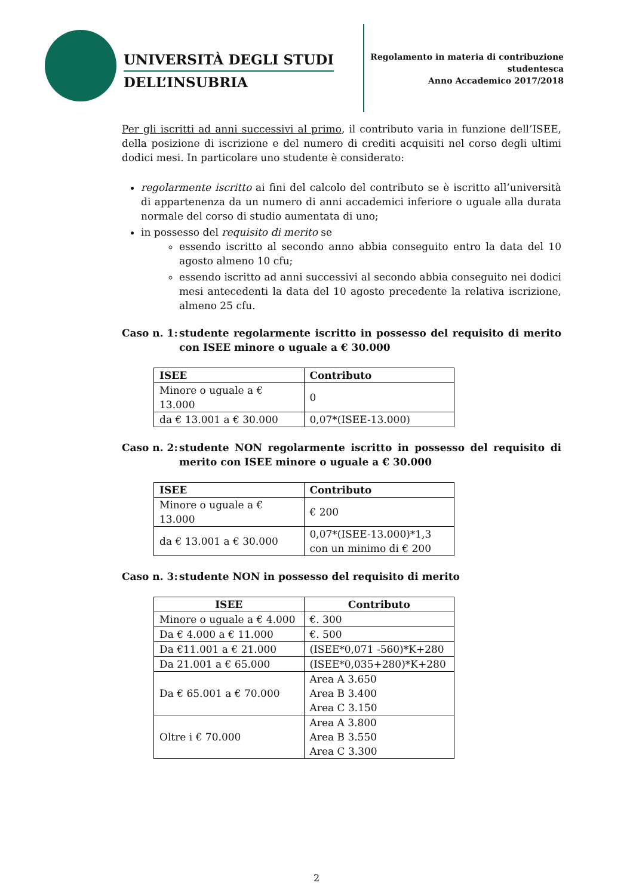UNIVERSITÀ DEGLI STUDI
DELL’INSUBRIA
Regolamento in materia di contribuzione studentesca
Anno Accademico 2017/2018
Per gli iscritti ad anni successivi al primo, il contributo varia in funzione dell’ISEE, della posizione di iscrizione e del numero di crediti acquisiti nel corso degli ultimi dodici mesi. In particolare uno studente è considerato:
regolarmente iscritto ai fini del calcolo del contributo se è iscritto all’università di appartenenza da un numero di anni accademici inferiore o uguale alla durata normale del corso di studio aumentata di uno;
in possesso del requisito di merito se
essendo iscritto al secondo anno abbia conseguito entro la data del 10 agosto almeno 10 cfu;
essendo iscritto ad anni successivi al secondo abbia conseguito nei dodici mesi antecedenti la data del 10 agosto precedente la relativa iscrizione, almeno 25 cfu.
Caso n. 1: studente regolarmente iscritto in possesso del requisito di merito con ISEE minore o uguale a € 30.000
| ISEE | Contributo |
| --- | --- |
| Minore o uguale a € 13.000 | 0 |
| da € 13.001 a € 30.000 | 0,07*(ISEE-13.000) |
Caso n. 2: studente NON regolarmente iscritto in possesso del requisito di merito con ISEE minore o uguale a € 30.000
| ISEE | Contributo |
| --- | --- |
| Minore o uguale a € 13.000 | € 200 |
| da € 13.001 a € 30.000 | 0,07*(ISEE-13.000)*1,3 con un minimo di € 200 |
Caso n. 3: studente NON in possesso del requisito di merito
| ISEE | Contributo |
| --- | --- |
| Minore o uguale a € 4.000 | €. 300 |
| Da € 4.000 a € 11.000 | €. 500 |
| Da €11.001 a € 21.000 | (ISEE*0,071 -560)*K+280 |
| Da 21.001 a € 65.000 | (ISEE*0,035+280)*K+280 |
| Da € 65.001 a € 70.000 | Area A 3.650 Area B 3.400 Area C 3.150 |
| Oltre i € 70.000 | Area A 3.800 Area B 3.550 Area C 3.300 |
2